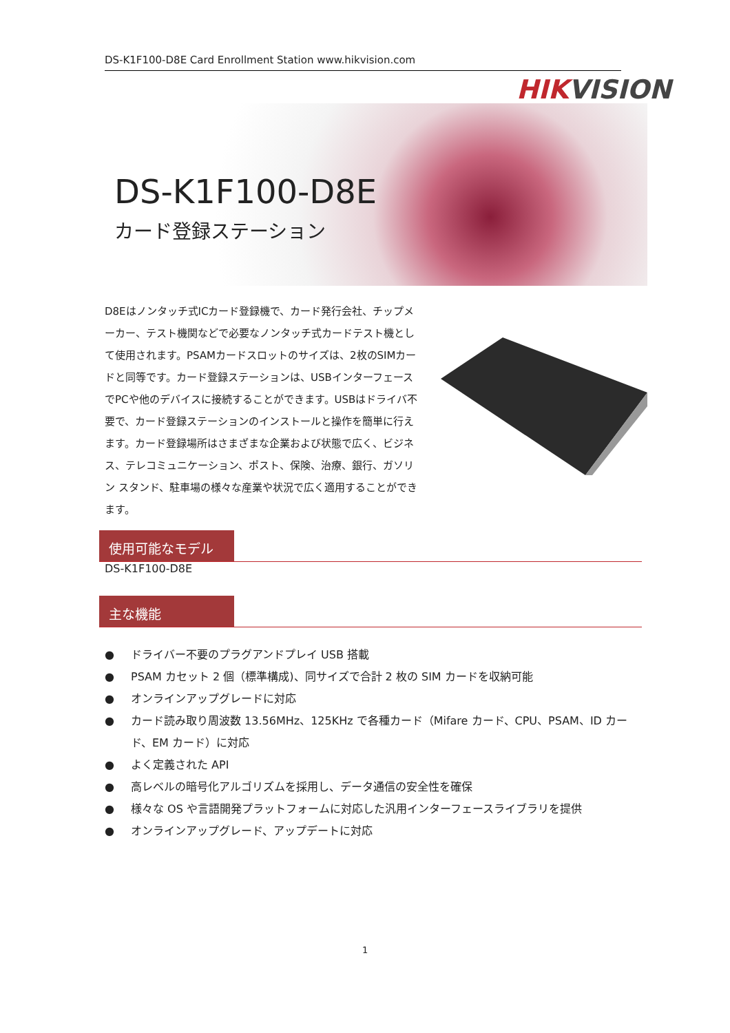DS-K1F100-D8E Card Enrollment Station www.hikvision.com
HIKVISION
DS-K1F100-D8E
カード登録ステーション
D8Eはノンタッチ式ICカード登録機で、カード発行会社、チップメーカー、テスト機関などで必要なノンタッチ式カードテスト機として使用されます。PSAMカードスロットのサイズは、2枚のSIMカードと同等です。カード登録ステーションは、USBインターフェースでPCや他のデバイスに接続することができます。USBはドライバ不要で、カード登録ステーションのインストールと操作を簡単に行えます。カード登録場所はさまざまな企業および状態で広く、ビジネス、テレコミュニケーション、ポスト、保険、治療、銀行、ガソリン スタンド、駐車場の様々な産業や状況で広く適用することができます。
使用可能なモデル
DS-K1F100-D8E
主な機能
● ドライバー不要のプラグアンドプレイ USB 搭載
● PSAM カセット 2 個（標準構成)、同サイズで合計 2 枚の SIM カードを収納可能
● オンラインアップグレードに対応
● カード読み取り周波数 13.56MHz、125KHz で各種カード（Mifare カード、CPU、PSAM、ID カード、EM カード）に対応
● よく定義された API
● 高レベルの暗号化アルゴリズムを採用し、データ通信の安全性を確保
● 様々な OS や言語開発プラットフォームに対応した汎用インターフェースライブラリを提供
● オンラインアップグレード、アップデートに対応
1